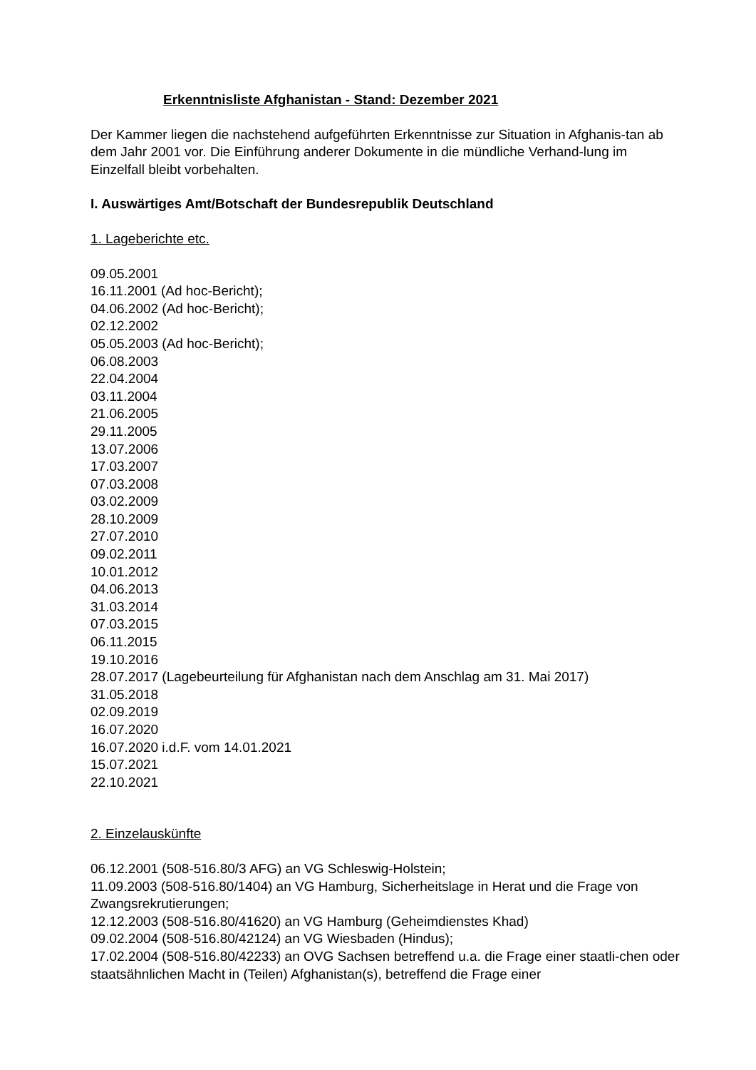Erkenntnisliste Afghanistan - Stand: Dezember 2021
Der Kammer liegen die nachstehend aufgeführten Erkenntnisse zur Situation in Afghanis-tan ab dem Jahr 2001 vor. Die Einführung anderer Dokumente in die mündliche Verhand-lung im Einzelfall bleibt vorbehalten.
I. Auswärtiges Amt/Botschaft der Bundesrepublik Deutschland
1. Lageberichte etc.
09.05.2001
16.11.2001 (Ad hoc-Bericht);
04.06.2002 (Ad hoc-Bericht);
02.12.2002
05.05.2003 (Ad hoc-Bericht);
06.08.2003
22.04.2004
03.11.2004
21.06.2005
29.11.2005
13.07.2006
17.03.2007
07.03.2008
03.02.2009
28.10.2009
27.07.2010
09.02.2011
10.01.2012
04.06.2013
31.03.2014
07.03.2015
06.11.2015
19.10.2016
28.07.2017 (Lagebeurteilung für Afghanistan nach dem Anschlag am 31. Mai 2017)
31.05.2018
02.09.2019
16.07.2020
16.07.2020 i.d.F. vom 14.01.2021
15.07.2021
22.10.2021
2. Einzelauskünfte
06.12.2001 (508-516.80/3 AFG) an VG Schleswig-Holstein;
11.09.2003 (508-516.80/1404) an VG Hamburg, Sicherheitslage in Herat und die Frage von Zwangsrekrutierungen;
12.12.2003 (508-516.80/41620) an VG Hamburg (Geheimdienstes Khad)
09.02.2004 (508-516.80/42124) an VG Wiesbaden (Hindus);
17.02.2004 (508-516.80/42233) an OVG Sachsen betreffend u.a. die Frage einer staatli-chen oder staatsähnlichen Macht in (Teilen) Afghanistan(s), betreffend die Frage einer